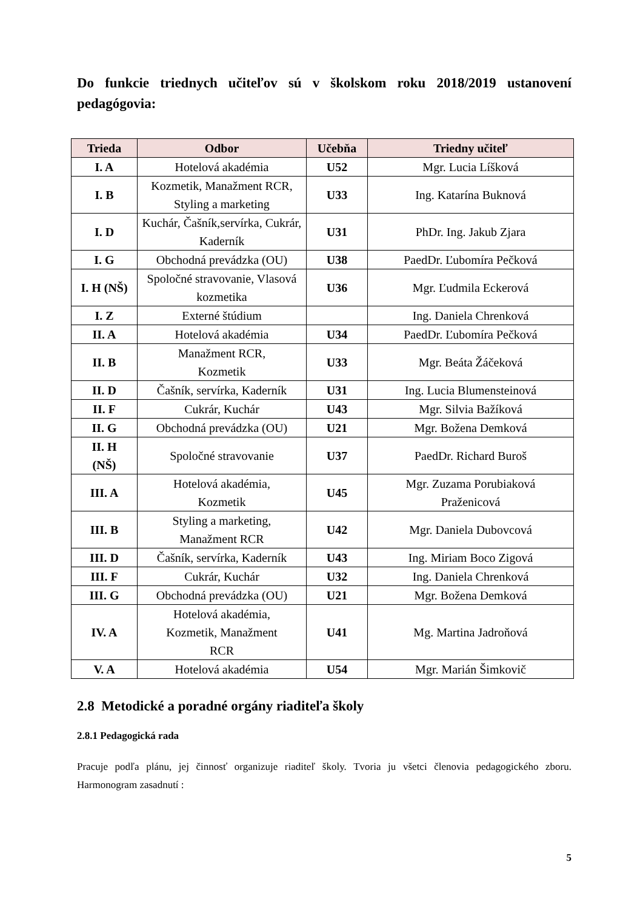Do funkcie triednych učiteľov sú v školskom roku 2018/2019 ustanovení pedagógovia:
| Trieda | Odbor | Učebňa | Triedny učiteľ |
| --- | --- | --- | --- |
| I. A | Hotelová akadémia | U52 | Mgr. Lucia Líšková |
| I. B | Kozmetik, Manažment RCR, Styling a marketing | U33 | Ing. Katarína Buknová |
| I. D | Kuchár, Čašník,servírka, Cukrár, Kaderník | U31 | PhDr. Ing. Jakub Zjara |
| I. G | Obchodná prevádzka (OU) | U38 | PaedDr. Ľubomíra Pečková |
| I. H (NŠ) | Spoločné stravovanie, Vlasová kozmetika | U36 | Mgr. Ľudmila Eckerová |
| I. Z | Externé štúdium | | Ing. Daniela Chrenková |
| II. A | Hotelová akadémia | U34 | PaedDr. Ľubomíra Pečková |
| II. B | Manažment RCR, Kozmetik | U33 | Mgr. Beáta Žáčeková |
| II. D | Čašník, servírka, Kaderník | U31 | Ing. Lucia Blumensteinová |
| II. F | Cukrár, Kuchár | U43 | Mgr. Silvia Bažíková |
| II. G | Obchodná prevádzka (OU) | U21 | Mgr. Božena Demková |
| II. H (NŠ) | Spoločné stravovanie | U37 | PaedDr. Richard Buroš |
| III. A | Hotelová akadémia, Kozmetik | U45 | Mgr. Zuzama Porubiaková Praženicová |
| III. B | Styling a marketing, Manažment RCR | U42 | Mgr. Daniela Dubovcová |
| III. D | Čašník, servírka, Kaderník | U43 | Ing. Miriam Boco Zigová |
| III. F | Cukrár, Kuchár | U32 | Ing. Daniela Chrenková |
| III. G | Obchodná prevádzka (OU) | U21 | Mgr. Božena Demková |
| IV. A | Hotelová akadémia, Kozmetik, Manažment RCR | U41 | Mg. Martina Jadroňová |
| V. A | Hotelová akadémia | U54 | Mgr. Marián Šimkovič |
2.8 Metodické a poradné orgány riaditeľa školy
2.8.1 Pedagogická rada
Pracuje podľa plánu, jej činnosť organizuje riaditeľ školy. Tvoria ju všetci členovia pedagogického zboru. Harmonogram zasadnutí :
5